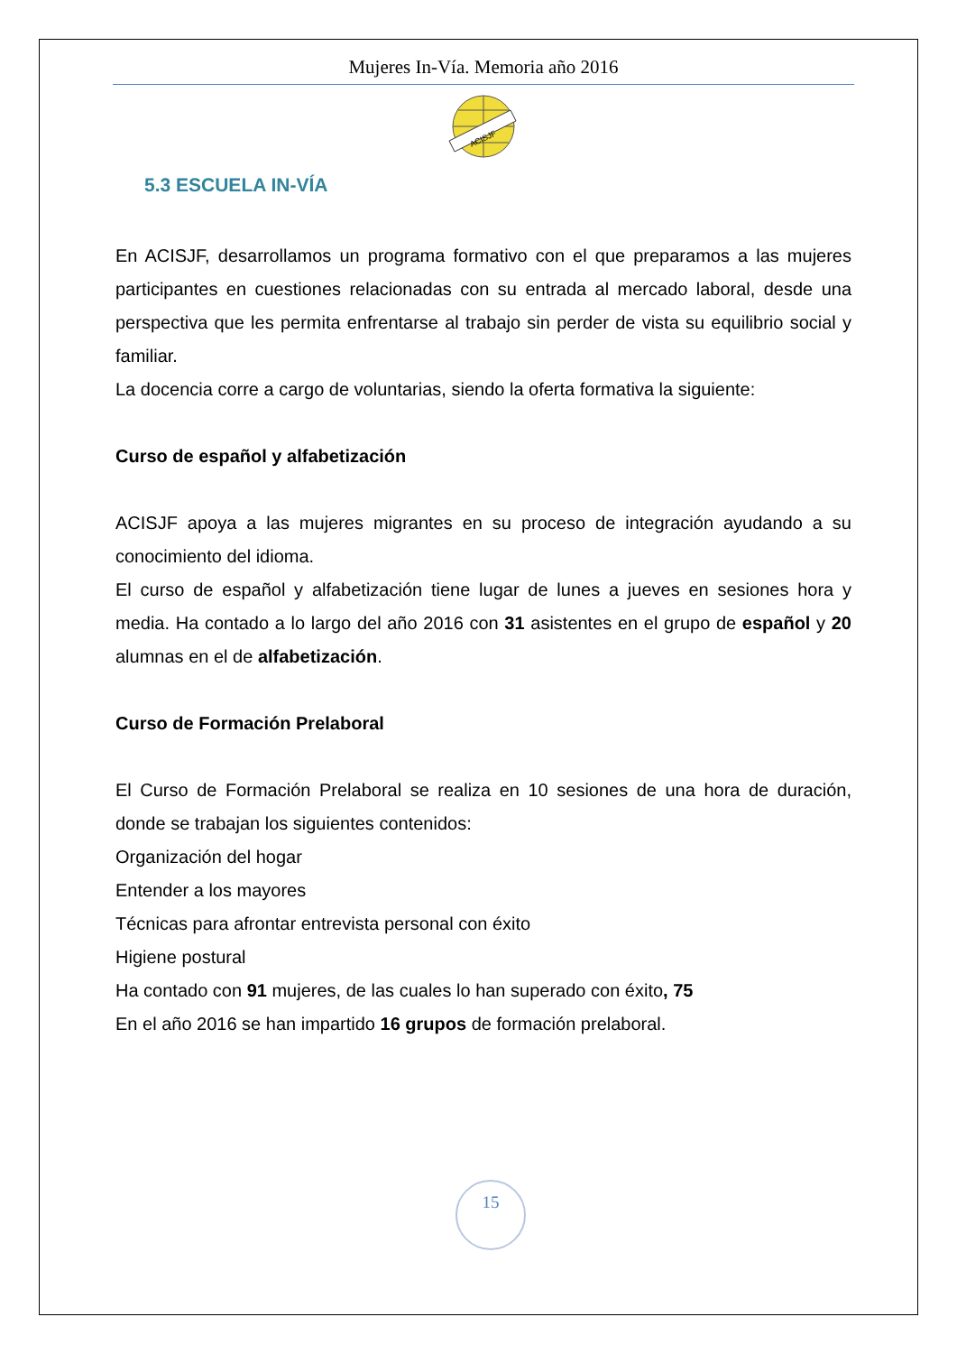Mujeres In-Vía. Memoria año 2016
ACISJF
5.3 ESCUELA IN-VÍA
En ACISJF, desarrollamos un programa formativo con el que preparamos a las mujeres participantes en cuestiones relacionadas con su entrada al mercado laboral, desde una perspectiva que les permita enfrentarse al trabajo sin perder de vista su equilibrio social y familiar.
La docencia corre a cargo de voluntarias, siendo la oferta formativa la siguiente:
Curso de español y alfabetización
ACISJF apoya a las mujeres migrantes en su proceso de integración ayudando a su conocimiento del idioma.
El curso de español y alfabetización tiene lugar de lunes a jueves en sesiones hora y media. Ha contado a lo largo del año 2016 con 31 asistentes en el grupo de español y 20 alumnas en el de alfabetización.
Curso de Formación Prelaboral
El Curso de Formación Prelaboral se realiza en 10 sesiones de una hora de duración, donde se trabajan los siguientes contenidos:
Organización del hogar
Entender a los mayores
Técnicas para afrontar entrevista personal con éxito
Higiene postural
Ha contado con 91 mujeres, de las cuales lo han superado con éxito, 75
En el año 2016 se han impartido 16 grupos de formación prelaboral.
15